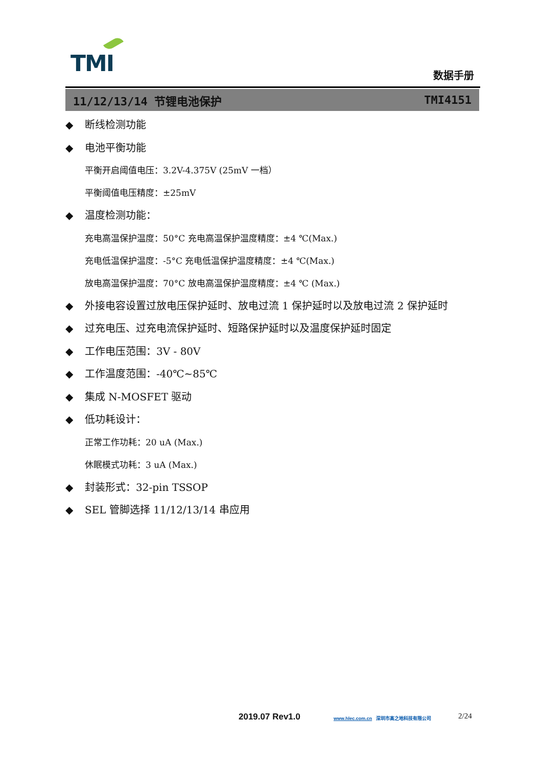TMI 数据手册
11/12/13/14 节锂电池保护 TMI4151
◆ 断线检测功能
◆ 电池平衡功能
平衡开启阈值电压：3.2V-4.375V (25mV 一档）
平衡阈值电压精度：±25mV
◆ 温度检测功能：
充电高温保护温度：50°C 充电高温保护温度精度：±4 ℃(Max.)
充电低温保护温度：-5°C 充电低温保护温度精度：±4 ℃(Max.)
放电高温保护温度：70°C 放电高温保护温度精度：±4 ℃ (Max.)
◆ 外接电容设置过放电压保护延时、放电过流 1 保护延时以及放电过流 2 保护延时
◆ 过充电压、过充电流保护延时、短路保护延时以及温度保护延时固定
◆ 工作电压范围：3V - 80V
◆ 工作温度范围：-40℃~85℃
◆ 集成 N-MOSFET 驱动
◆ 低功耗设计：
正常工作功耗：20 uA (Max.)
休眠模式功耗：3 uA (Max.)
◆ 封装形式：32-pin TSSOP
◆ SEL 管脚选择 11/12/13/14 串应用
2019.07 Rev1.0 www.hlec.com.cn 深圳市高之地科技有限公司 2/24